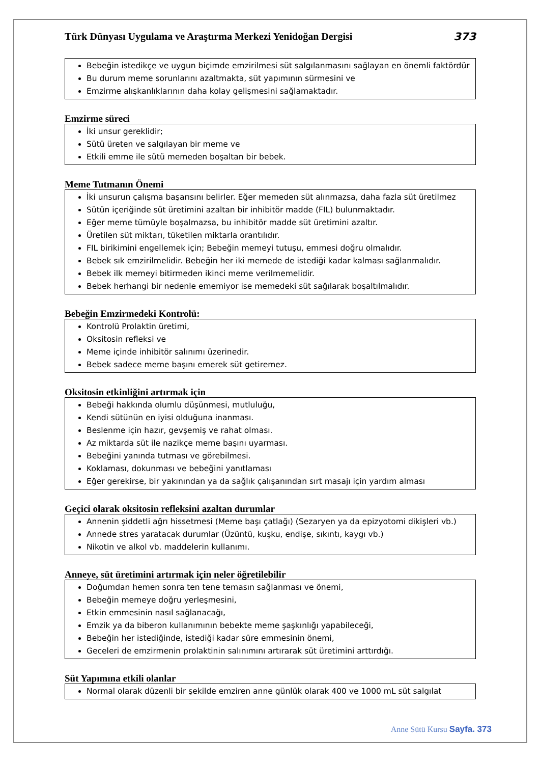Türk Dünyası Uygulama ve Araştırma Merkezi Yenidoğan Dergisi 373
Bebeğin istedikçe ve uygun biçimde emzirilmesi süt salgılanmasını sağlayan en önemli faktördür
Bu durum meme sorunlarını azaltmakta, süt yapımının sürmesini ve
Emzirme alışkanlıklarının daha kolay gelişmesini sağlamaktadır.
Emzirme süreci
İki unsur gereklidir;
Sütü üreten ve salgılayan bir meme ve
Etkili emme ile sütü memeden boşaltan bir bebek.
Meme Tutmanın Önemi
İki unsurun çalışma başarısını belirler. Eğer memeden süt alınmazsa, daha fazla süt üretilmez
Sütün içeriğinde süt üretimini azaltan bir inhibitör madde (FIL) bulunmaktadır.
Eğer meme tümüyle boşalmazsa, bu inhibitör madde süt üretimini azaltır.
Üretilen süt miktarı, tüketilen miktarla orantılıdır.
FIL birikimini engellemek için; Bebeğin memeyi tutuşu, emmesi doğru olmalıdır.
Bebek sık emzirilmelidir. Bebeğin her iki memede de istediği kadar kalması sağlanmalıdır.
Bebek ilk memeyi bitirmeden ikinci meme verilmemelidir.
Bebek herhangi bir nedenle ememiyor ise memedeki süt sağılarak boşaltılmalıdır.
Bebeğin Emzirmedeki Kontrolü:
Kontrolü Prolaktin üretimi,
Oksitosin refleksi ve
Meme içinde inhibitör salınımı üzerinedir.
Bebek sadece meme başını emerek süt getiremez.
Oksitosin etkinliğini artırmak için
Bebeği hakkında olumlu düşünmesi, mutluluğu,
Kendi sütünün en iyisi olduğuna inanması.
Beslenme için hazır, gevşemiş ve rahat olması.
Az miktarda süt ile nazikçe meme başını uyarması.
Bebeğini yanında tutması ve görebilmesi.
Koklaması, dokunması ve bebeğini yanıtlaması
Eğer gerekirse, bir yakınından ya da sağlık çalışanından sırt masajı için yardım alması
Geçici olarak oksitosin refleksini azaltan durumlar
Annenin şiddetli ağrı hissetmesi (Meme başı çatlağı) (Sezaryen ya da epizyotomi dikişleri vb.)
Annede stres yaratacak durumlar (Üzüntü, kuşku, endişe, sıkıntı, kaygı vb.)
Nikotin ve alkol vb. maddelerin kullanımı.
Anneye, süt üretimini artırmak için neler öğretilebilir
Doğumdan hemen sonra ten tene temasın sağlanması ve önemi,
Bebeğin memeye doğru yerleşmesini,
Etkin emmesinin nasıl sağlanacağı,
Emzik ya da biberon kullanımının bebekte meme şaşkınlığı yapabileceği,
Bebeğin her istediğinde, istediği kadar süre emmesinin önemi,
Geceleri de emzirmenin prolaktinin salınımını artırarak süt üretimini arttırdığı.
Süt Yapımına etkili olanlar
Normal olarak düzenli bir şekilde emziren anne günlük olarak 400 ve 1000 mL süt salgılat
Anne Sütü Kursu Sayfa. 373